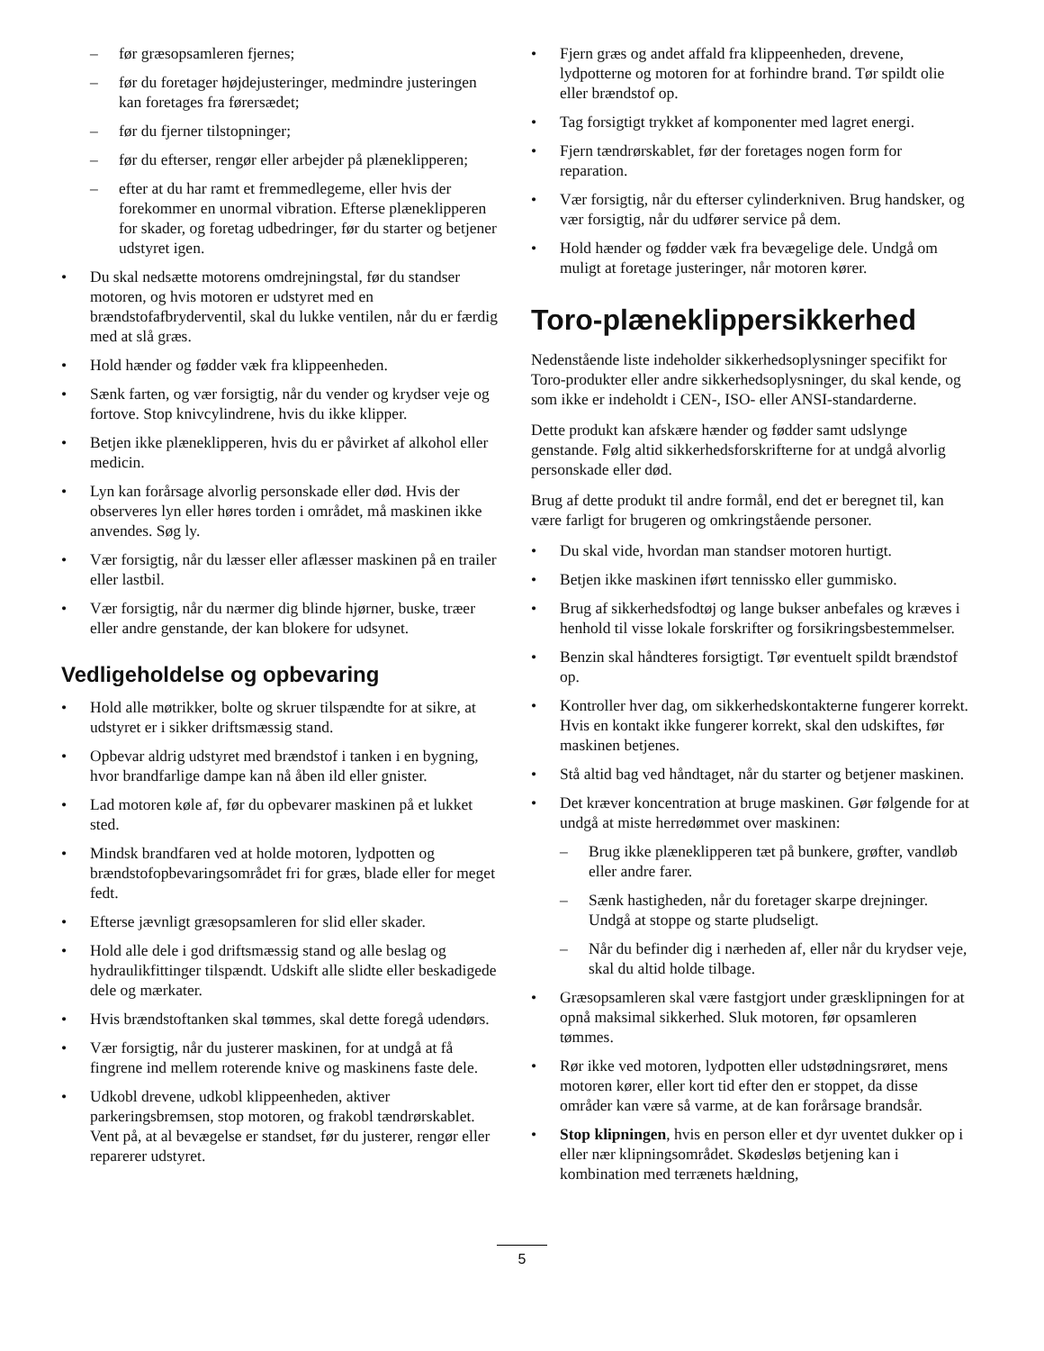– før græsopsamleren fjernes;
– før du foretager højdejusteringer, medmindre justeringen kan foretages fra førersædet;
– før du fjerner tilstopninger;
– før du efterser, rengør eller arbejder på plæneklipperen;
– efter at du har ramt et fremmedlegeme, eller hvis der forekommer en unormal vibration. Efterse plæneklipperen for skader, og foretag udbedringer, før du starter og betjener udstyret igen.
• Du skal nedsætte motorens omdrejningstal, før du standser motoren, og hvis motoren er udstyret med en brændstofafbryderventil, skal du lukke ventilen, når du er færdig med at slå græs.
• Hold hænder og fødder væk fra klippeenheden.
• Sænk farten, og vær forsigtig, når du vender og krydser veje og fortove. Stop knivcylindrene, hvis du ikke klipper.
• Betjen ikke plæneklipperen, hvis du er påvirket af alkohol eller medicin.
• Lyn kan forårsage alvorlig personskade eller død. Hvis der observeres lyn eller høres torden i området, må maskinen ikke anvendes. Søg ly.
• Vær forsigtig, når du læsser eller aflæsser maskinen på en trailer eller lastbil.
• Vær forsigtig, når du nærmer dig blinde hjørner, buske, træer eller andre genstande, der kan blokere for udsynet.
Vedligeholdelse og opbevaring
• Hold alle møtrikker, bolte og skruer tilspændte for at sikre, at udstyret er i sikker driftsmæssig stand.
• Opbevar aldrig udstyret med brændstof i tanken i en bygning, hvor brandfarlige dampe kan nå åben ild eller gnister.
• Lad motoren køle af, før du opbevarer maskinen på et lukket sted.
• Mindsk brandfaren ved at holde motoren, lydpotten og brændstofopbevaringsområdet fri for græs, blade eller for meget fedt.
• Efterse jævnligt græsopsamleren for slid eller skader.
• Hold alle dele i god driftsmæssig stand og alle beslag og hydraulikfittinger tilspændt. Udskift alle slidte eller beskadigede dele og mærkater.
• Hvis brændstoftanken skal tømmes, skal dette foregå udendørs.
• Vær forsigtig, når du justerer maskinen, for at undgå at få fingrene ind mellem roterende knive og maskinens faste dele.
• Udkobl drevene, udkobl klippeenheden, aktiver parkeringsbremsen, stop motoren, og frakobl tændrørskablet. Vent på, at al bevægelse er standset, før du justerer, rengør eller reparerer udstyret.
• Fjern græs og andet affald fra klippeenheden, drevene, lydpotterne og motoren for at forhindre brand. Tør spildt olie eller brændstof op.
• Tag forsigtigt trykket af komponenter med lagret energi.
• Fjern tændrørskablet, før der foretages nogen form for reparation.
• Vær forsigtig, når du efterser cylinderkniven. Brug handsker, og vær forsigtig, når du udfører service på dem.
• Hold hænder og fødder væk fra bevægelige dele. Undgå om muligt at foretage justeringer, når motoren kører.
Toro-plæneklippersikkerhed
Nedenstående liste indeholder sikkerhedsoplysninger specifikt for Toro-produkter eller andre sikkerhedsoplysninger, du skal kende, og som ikke er indeholdt i CEN-, ISO- eller ANSI-standarderne.
Dette produkt kan afskære hænder og fødder samt udslynge genstande. Følg altid sikkerhedsforskrifterne for at undgå alvorlig personskade eller død.
Brug af dette produkt til andre formål, end det er beregnet til, kan være farligt for brugeren og omkringstående personer.
• Du skal vide, hvordan man standser motoren hurtigt.
• Betjen ikke maskinen iført tennissko eller gummisko.
• Brug af sikkerhedsfodtøj og lange bukser anbefales og kræves i henhold til visse lokale forskrifter og forsikringsbestemmelser.
• Benzin skal håndteres forsigtigt. Tør eventuelt spildt brændstof op.
• Kontroller hver dag, om sikkerhedskontakterne fungerer korrekt. Hvis en kontakt ikke fungerer korrekt, skal den udskiftes, før maskinen betjenes.
• Stå altid bag ved håndtaget, når du starter og betjener maskinen.
• Det kræver koncentration at bruge maskinen. Gør følgende for at undgå at miste herredømmet over maskinen:
– Brug ikke plæneklipperen tæt på bunkere, grøfter, vandløb eller andre farer.
– Sænk hastigheden, når du foretager skarpe drejninger. Undgå at stoppe og starte pludseligt.
– Når du befinder dig i nærheden af, eller når du krydser veje, skal du altid holde tilbage.
• Græsopsamleren skal være fastgjort under græsklipningen for at opnå maksimal sikkerhed. Sluk motoren, før opsamleren tømmes.
• Rør ikke ved motoren, lydpotten eller udstødningsrøret, mens motoren kører, eller kort tid efter den er stoppet, da disse områder kan være så varme, at de kan forårsage brandsår.
• Stop klipningen, hvis en person eller et dyr uventet dukker op i eller nær klipningsområdet. Skødesløs betjening kan i kombination med terrænets hældning,
5